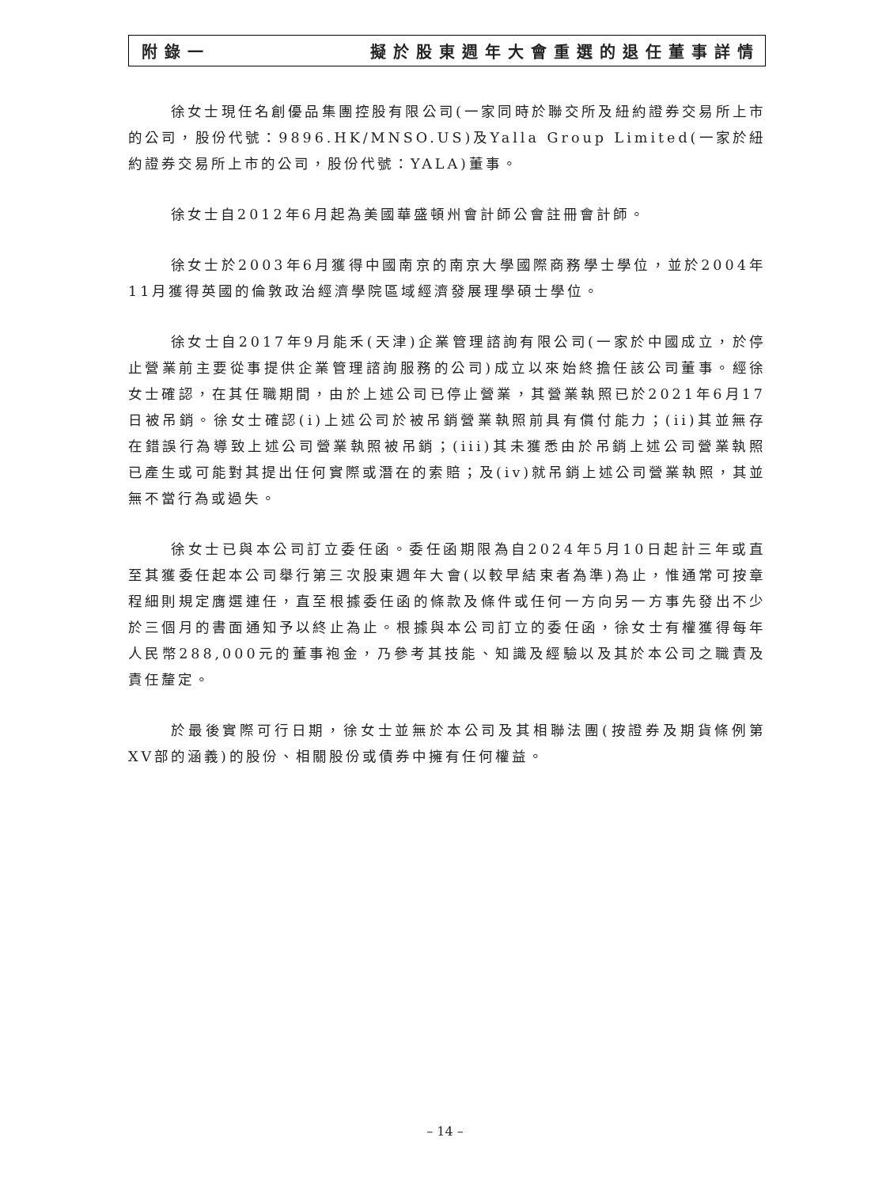附錄一 擬於股東週年大會重選的退任董事詳情
徐女士現任名創優品集團控股有限公司(一家同時於聯交所及紐約證券交易所上市的公司，股份代號：9896.HK/MNSO.US)及Yalla Group Limited(一家於紐約證券交易所上市的公司，股份代號：YALA)董事。
徐女士自2012年6月起為美國華盛頓州會計師公會註冊會計師。
徐女士於2003年6月獲得中國南京的南京大學國際商務學士學位，並於2004年11月獲得英國的倫敦政治經濟學院區域經濟發展理學碩士學位。
徐女士自2017年9月能禾(天津)企業管理諮詢有限公司(一家於中國成立，於停止營業前主要從事提供企業管理諮詢服務的公司)成立以來始終擔任該公司董事。經徐女士確認，在其任職期間，由於上述公司已停止營業，其營業執照已於2021年6月17日被吊銷。徐女士確認(i)上述公司於被吊銷營業執照前具有償付能力；(ii)其並無存在錯誤行為導致上述公司營業執照被吊銷；(iii)其未獲悉由於吊銷上述公司營業執照已產生或可能對其提出任何實際或潛在的索賠；及(iv)就吊銷上述公司營業執照，其並無不當行為或過失。
徐女士已與本公司訂立委任函。委任函期限為自2024年5月10日起計三年或直至其獲委任起本公司舉行第三次股東週年大會(以較早結束者為準)為止，惟通常可按章程細則規定膺選連任，直至根據委任函的條款及條件或任何一方向另一方事先發出不少於三個月的書面通知予以終止為止。根據與本公司訂立的委任函，徐女士有權獲得每年人民幣288,000元的董事袍金，乃參考其技能、知識及經驗以及其於本公司之職責及責任釐定。
於最後實際可行日期，徐女士並無於本公司及其相聯法團(按證券及期貨條例第XV部的涵義)的股份、相關股份或債券中擁有任何權益。
– 14 –